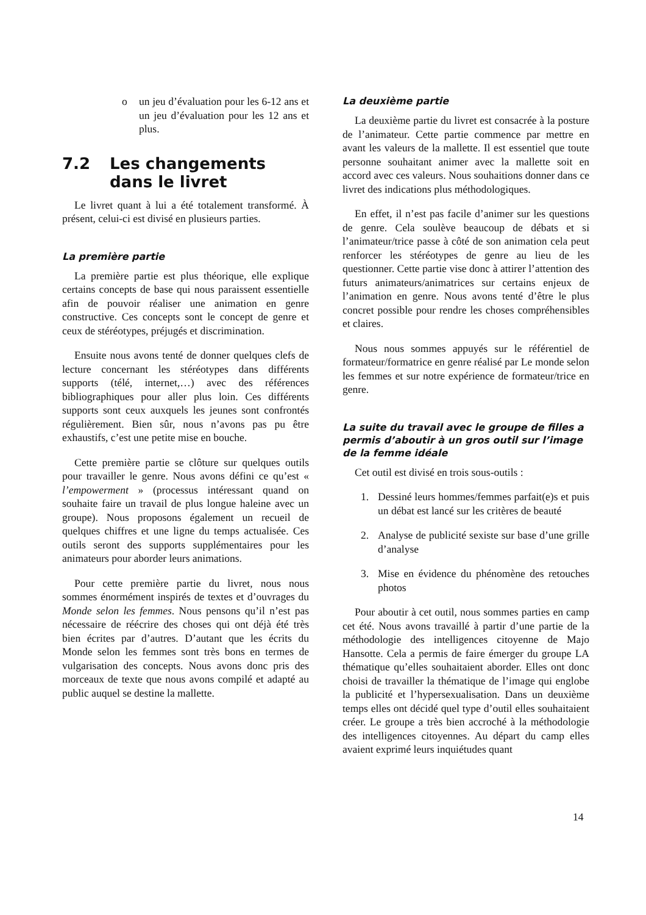o un jeu d’évaluation pour les 6-12 ans et un jeu d’évaluation pour les 12 ans et plus.
7.2 Les changements dans le livret
Le livret quant à lui a été totalement transformé. À présent, celui-ci est divisé en plusieurs parties.
La première partie
La première partie est plus théorique, elle explique certains concepts de base qui nous paraissent essentielle afin de pouvoir réaliser une animation en genre constructive. Ces concepts sont le concept de genre et ceux de stéréotypes, préjugés et discrimination.
Ensuite nous avons tenté de donner quelques clefs de lecture concernant les stéréotypes dans différents supports (télé, internet,…) avec des références bibliographiques pour aller plus loin. Ces différents supports sont ceux auxquels les jeunes sont confrontés régulièrement. Bien sûr, nous n’avons pas pu être exhaustifs, c’est une petite mise en bouche.
Cette première partie se clôture sur quelques outils pour travailler le genre. Nous avons défini ce qu’est « l’empowerment » (processus intéressant quand on souhaite faire un travail de plus longue haleine avec un groupe). Nous proposons également un recueil de quelques chiffres et une ligne du temps actualisée. Ces outils seront des supports supplémentaires pour les animateurs pour aborder leurs animations.
Pour cette première partie du livret, nous nous sommes énormément inspirés de textes et d’ouvrages du Monde selon les femmes. Nous pensons qu’il n’est pas nécessaire de réécrire des choses qui ont déjà été très bien écrites par d’autres. D’autant que les écrits du Monde selon les femmes sont très bons en termes de vulgarisation des concepts. Nous avons donc pris des morceaux de texte que nous avons compilé et adapté au public auquel se destine la mallette.
La deuxième partie
La deuxième partie du livret est consacrée à la posture de l’animateur. Cette partie commence par mettre en avant les valeurs de la mallette. Il est essentiel que toute personne souhaitant animer avec la mallette soit en accord avec ces valeurs. Nous souhaitions donner dans ce livret des indications plus méthodologiques.
En effet, il n’est pas facile d’animer sur les questions de genre. Cela soulève beaucoup de débats et si l’animateur/trice passe à côté de son animation cela peut renforcer les stéréotypes de genre au lieu de les questionner. Cette partie vise donc à attirer l’attention des futurs animateurs/animatrices sur certains enjeux de l’animation en genre. Nous avons tenté d’être le plus concret possible pour rendre les choses compréhensibles et claires.
Nous nous sommes appuyés sur le référentiel de formateur/formatrice en genre réalisé par Le monde selon les femmes et sur notre expérience de formateur/trice en genre.
La suite du travail avec le groupe de filles a permis d’aboutir à un gros outil sur l’image de la femme idéale
Cet outil est divisé en trois sous-outils :
1. Dessiné leurs hommes/femmes parfait(e)s et puis un débat est lancé sur les critères de beauté
2. Analyse de publicité sexiste sur base d’une grille d’analyse
3. Mise en évidence du phénomène des retouches photos
Pour aboutir à cet outil, nous sommes parties en camp cet été. Nous avons travaillé à partir d’une partie de la méthodologie des intelligences citoyenne de Majo Hansotte. Cela a permis de faire émerger du groupe LA thématique qu’elles souhaitaient aborder. Elles ont donc choisi de travailler la thématique de l’image qui englobe la publicité et l’hypersexualisation. Dans un deuxième temps elles ont décidé quel type d’outil elles souhaitaient créer. Le groupe a très bien accroché à la méthodologie des intelligences citoyennes. Au départ du camp elles avaient exprimé leurs inquiétudes quant
14